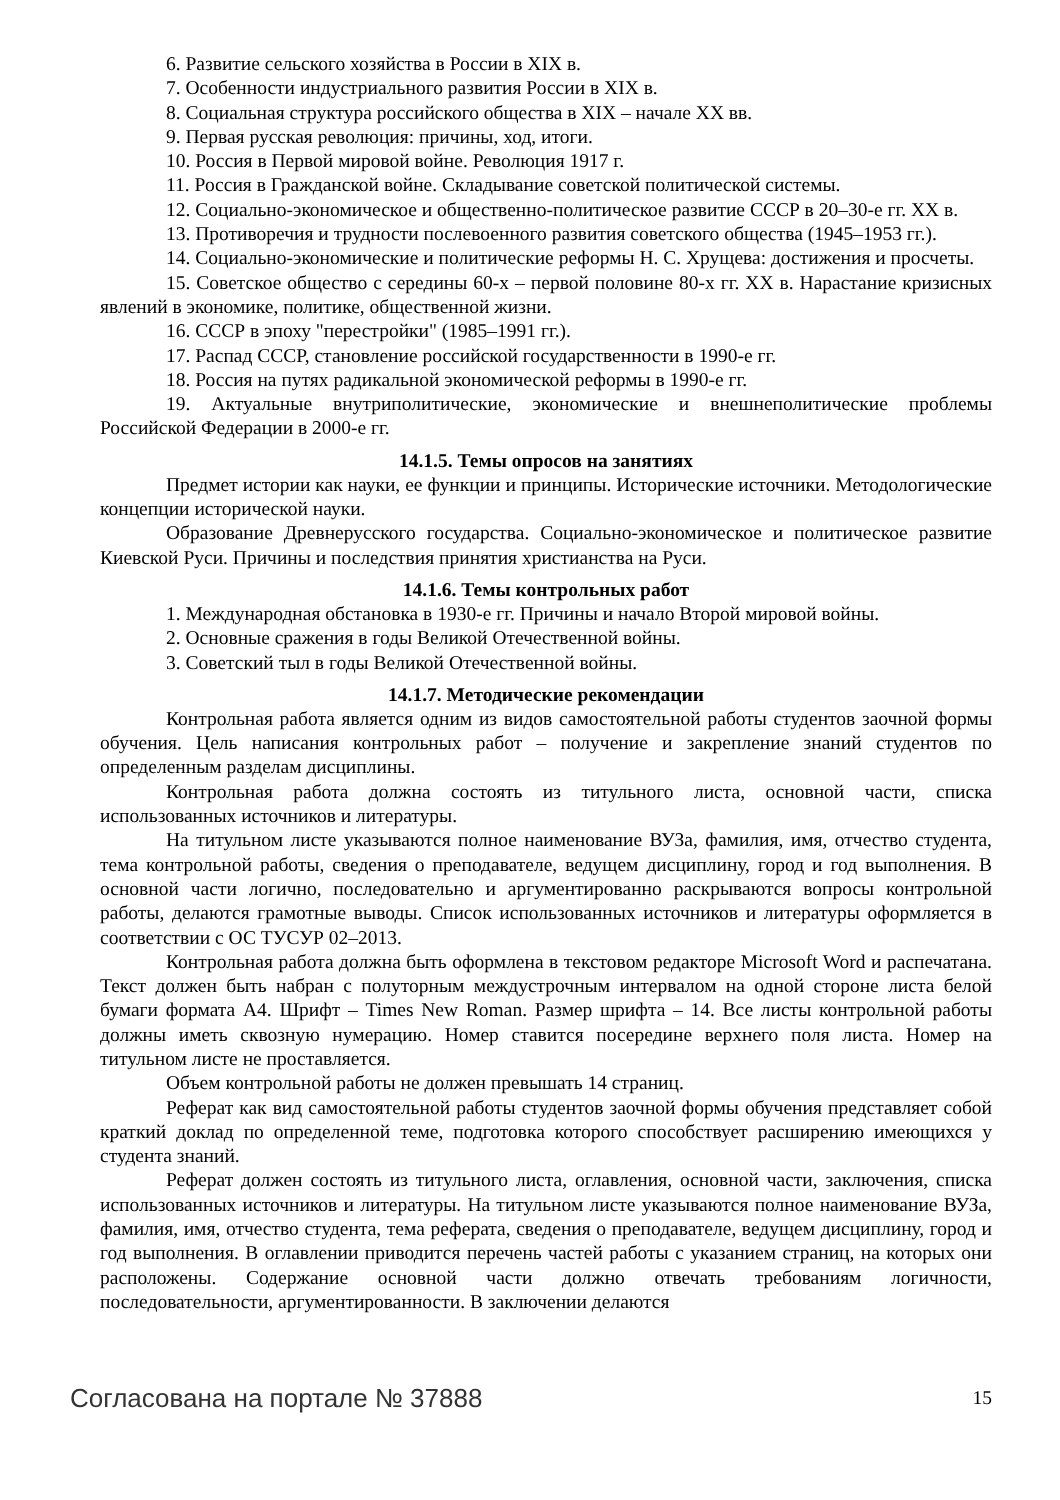6. Развитие сельского хозяйства в России в XIX в.
7. Особенности индустриального развития России в XIX в.
8. Социальная структура российского общества в XIX – начале XX вв.
9. Первая русская революция: причины, ход, итоги.
10. Россия в Первой мировой войне. Революция 1917 г.
11. Россия в Гражданской войне. Складывание советской политической системы.
12. Социально-экономическое и общественно-политическое развитие СССР в 20–30-е гг. XX в.
13. Противоречия и трудности послевоенного развития советского общества (1945–1953 гг.).
14. Социально-экономические и политические реформы Н. С. Хрущева: достижения и просчеты.
15. Советское общество с середины 60-х – первой половине 80-х гг. XX в. Нарастание кризисных явлений в экономике, политике, общественной жизни.
16. СССР в эпоху "перестройки" (1985–1991 гг.).
17. Распад СССР, становление российской государственности в 1990-е гг.
18. Россия на путях радикальной экономической реформы в 1990-е гг.
19. Актуальные внутриполитические, экономические и внешнеполитические проблемы Российской Федерации в 2000-е гг.
14.1.5. Темы опросов на занятиях
Предмет истории как науки, ее функции и принципы. Исторические источники. Методологические концепции исторической науки.
Образование Древнерусского государства. Социально-экономическое и политическое развитие Киевской Руси. Причины и последствия принятия христианства на Руси.
14.1.6. Темы контрольных работ
1. Международная обстановка в 1930-е гг. Причины и начало Второй мировой войны.
2. Основные сражения в годы Великой Отечественной войны.
3. Советский тыл в годы Великой Отечественной войны.
14.1.7. Методические рекомендации
Контрольная работа является одним из видов самостоятельной работы студентов заочной формы обучения. Цель написания контрольных работ – получение и закрепление знаний студентов по определенным разделам дисциплины.
Контрольная работа должна состоять из титульного листа, основной части, списка использованных источников и литературы.
На титульном листе указываются полное наименование ВУЗа, фамилия, имя, отчество студента, тема контрольной работы, сведения о преподавателе, ведущем дисциплину, город и год выполнения. В основной части логично, последовательно и аргументированно раскрываются вопросы контрольной работы, делаются грамотные выводы. Список использованных источников и литературы оформляется в соответствии с ОС ТУСУР 02–2013.
Контрольная работа должна быть оформлена в текстовом редакторе Microsoft Word и распечатана. Текст должен быть набран с полуторным междустрочным интервалом на одной стороне листа белой бумаги формата А4. Шрифт – Times New Roman. Размер шрифта – 14. Все листы контрольной работы должны иметь сквозную нумерацию. Номер ставится посередине верхнего поля листа. Номер на титульном листе не проставляется.
Объем контрольной работы не должен превышать 14 страниц.
Реферат как вид самостоятельной работы студентов заочной формы обучения представляет собой краткий доклад по определенной теме, подготовка которого способствует расширению имеющихся у студента знаний.
Реферат должен состоять из титульного листа, оглавления, основной части, заключения, списка использованных источников и литературы. На титульном листе указываются полное наименование ВУЗа, фамилия, имя, отчество студента, тема реферата, сведения о преподавателе, ведущем дисциплину, город и год выполнения. В оглавлении приводится перечень частей работы с указанием страниц, на которых они расположены. Содержание основной части должно отвечать требованиям логичности, последовательности, аргументированности. В заключении делаются
Согласована на портале № 37888 15